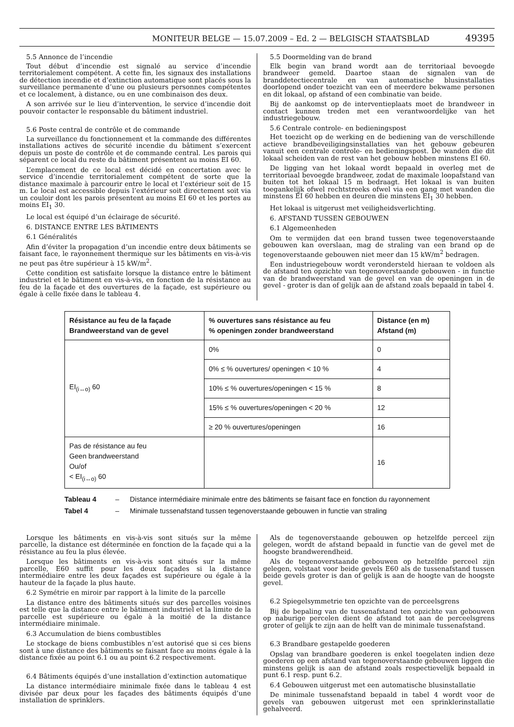MONITEUR BELGE — 15.07.2009 – Ed. 2 — BELGISCH STAATSBLAD 49395
5.5 Annonce de l’incendie
Tout début d’incendie est signalé au service d’incendie territorialement compétent. A cette fin, les signaux des installations de détection incendie et d’extinction automatique sont placés sous la surveillance permanente d’une ou plusieurs personnes compétentes et ce localement, à distance, ou en une combinaison des deux.
A son arrivée sur le lieu d’intervention, le service d’incendie doit pouvoir contacter le responsable du bâtiment industriel.
5.6 Poste central de contrôle et de commande
La surveillance du fonctionnement et la commande des différentes installations actives de sécurité incendie du bâtiment s’exercent depuis un poste de contrôle et de commande central. Les parois qui séparent ce local du reste du bâtiment présentent au moins EI 60.
L’emplacement de ce local est décidé en concertation avec le service d’incendie territorialement compétent de sorte que la distance maximale à parcourir entre le local et l’extérieur soit de 15 m. Le local est accessible depuis l’extérieur soit directement soit via un couloir dont les parois présentent au moins EI 60 et les portes au moins EI<sub>1</sub> 30.
Le local est équipé d’un éclairage de sécurité.
6. DISTANCE ENTRE LES BÂTIMENTS
6.1 Généralités
Afin d’éviter la propagation d’un incendie entre deux bâtiments se faisant face, le rayonnement thermique sur les bâtiments en vis-à-vis ne peut pas être supérieur à 15 kW/m<sup>2</sup>.
Cette condition est satisfaite lorsque la distance entre le bâtiment industriel et le bâtiment en vis-à-vis, en fonction de la résistance au feu de la façade et des ouvertures de la façade, est supérieure ou égale à celle fixée dans le tableau 4.
5.5 Doormelding van de brand
Elk begin van brand wordt aan de territoriaal bevoegde brandweer gemeld. Daartoe staan de signalen van de branddetectiecentrale en van automatische blusinstallaties doorlopend onder toezicht van een of meerdere bekwame personen en dit lokaal, op afstand of een combinatie van beide.
Bij de aankomst op de interventieplaats moet de brandweer in contact kunnen treden met een verantwoordelijke van het industriegebouw.
5.6 Centrale controle- en bedieningspost
Het toezicht op de werking en de bediening van de verschillende actieve brandbeveiligingsinstallaties van het gebouw gebeuren vanuit een centrale controle- en bedieningspost. De wanden die dit lokaal scheiden van de rest van het gebouw hebben minstens EI 60.
De ligging van het lokaal wordt bepaald in overleg met de territoriaal bevoegde brandweer, zodat de maximale loopafstand van buiten tot het lokaal 15 m bedraagt. Het lokaal is van buiten toegankelijk ofwel rechtstreeks ofwel via een gang met wanden die minstens EI 60 hebben en deuren die minstens EI<sub>1</sub> 30 hebben.
Het lokaal is uitgerust met veiligheidsverlichting.
6. AFSTAND TUSSEN GEBOUWEN
6.1 Algemeenheden
Om te vermijden dat een brand tussen twee tegenoverstaande gebouwen kan overslaan, mag de straling van een brand op de tegenoverstaande gebouwen niet meer dan 15 kW/m<sup>2</sup> bedragen.
Een industriegebouw wordt verondersteld hieraan te voldoen als de afstand ten opzichte van tegenoverstaande gebouwen - in functie van de brandweerstand van de gevel en van de openingen in de gevel - groter is dan of gelijk aan de afstand zoals bepaald in tabel 4.
| Résistance au feu de la façade Brandweerstand van de gevel | % ouvertures sans résistance au feu % openingen zonder brandweerstand | Distance (en m) Afstand (m) |
| --- | --- | --- |
| EI<sub>(i↔o)</sub> 60 | 0% | 0 |
| | 0% ≤ % ouvertures/ openingen < 10 % | 4 |
| | 10% ≤ % ouvertures/openingen < 15 % | 8 |
| | 15% ≤ % ouvertures/openingen < 20 % | 12 |
| | ≥ 20 % ouvertures/openingen | 16 |
| Pas de résistance au feu Geen brandweerstand Ou/of < EI<sub>(i↔o)</sub> 60 | | 16 |
Tableau 4 – Distance intermédiaire minimale entre des bâtiments se faisant face en fonction du rayonnement
Tabel 4 – Minimale tussenafstand tussen tegenoverstaande gebouwen in functie van straling
Lorsque les bâtiments en vis-à-vis sont situés sur la même parcelle, la distance est déterminée en fonction de la façade qui a la résistance au feu la plus élevée.
Lorsque les bâtiments en vis-à-vis sont situés sur la même parcelle, E60 suffit pour les deux façades si la distance intermédiaire entre les deux façades est supérieure ou égale à la hauteur de la façade la plus haute.
6.2 Symétrie en miroir par rapport à la limite de la parcelle
La distance entre des bâtiments situés sur des parcelles voisines est telle que la distance entre le bâtiment industriel et la limite de la parcelle est supérieure ou égale à la moitié de la distance intermédiaire minimale.
6.3 Accumulation de biens combustibles
Le stockage de biens combustibles n’est autorisé que si ces biens sont à une distance des bâtiments se faisant face au moins égale à la distance fixée au point 6.1 ou au point 6.2 respectivement.
6.4 Bâtiments équipés d’une installation d’extinction automatique
La distance intermédiaire minimale fixée dans le tableau 4 est divisée par deux pour les façades des bâtiments équipés d’une installation de sprinklers.
Als de tegenoverstaande gebouwen op hetzelfde perceel zijn gelegen, wordt de afstand bepaald in functie van de gevel met de hoogste brandwerendheid.
Als de tegenoverstaande gebouwen op hetzelfde perceel zijn gelegen, volstaat voor beide gevels E60 als de tussenafstand tussen beide gevels groter is dan of gelijk is aan de hoogte van de hoogste gevel.
6.2 Spiegelsymmetrie ten opzichte van de perceelsgrens
Bij de bepaling van de tussenafstand ten opzichte van gebouwen op naburige percelen dient de afstand tot aan de perceelsgrens groter of gelijk te zijn aan de helft van de minimale tussenafstand.
6.3 Brandbare gestapelde goederen
Opslag van brandbare goederen is enkel toegelaten indien deze goederen op een afstand van tegenoverstaande gebouwen liggen die minstens gelijk is aan de afstand zoals respectievelijk bepaald in punt 6.1 resp. punt 6.2.
6.4 Gebouwen uitgerust met een automatische blusinstallatie
De minimale tussenafstand bepaald in tabel 4 wordt voor de gevels van gebouwen uitgerust met een sprinklerinstallatie gehalveerd.